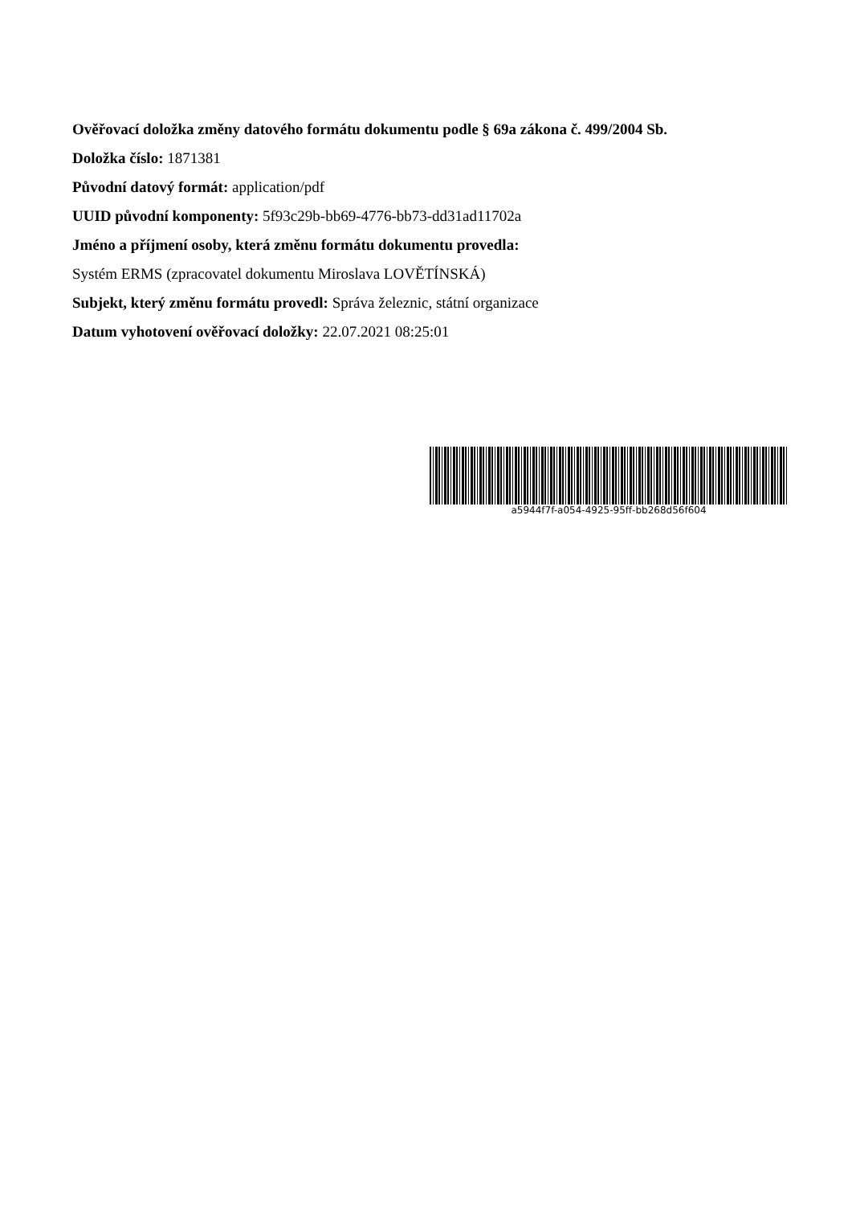Ověřovací doložka změny datového formátu dokumentu podle § 69a zákona č. 499/2004 Sb.
Doložka číslo: 1871381
Původní datový formát: application/pdf
UUID původní komponenty: 5f93c29b-bb69-4776-bb73-dd31ad11702a
Jméno a příjmení osoby, která změnu formátu dokumentu provedla:
Systém ERMS (zpracovatel dokumentu Miroslava LOVĚTÍNSKÁ)
Subjekt, který změnu formátu provedl: Správa železnic, státní organizace
Datum vyhotovení ověřovací doložky: 22.07.2021 08:25:01
a5944f7f-a054-4925-95ff-bb268d56f604